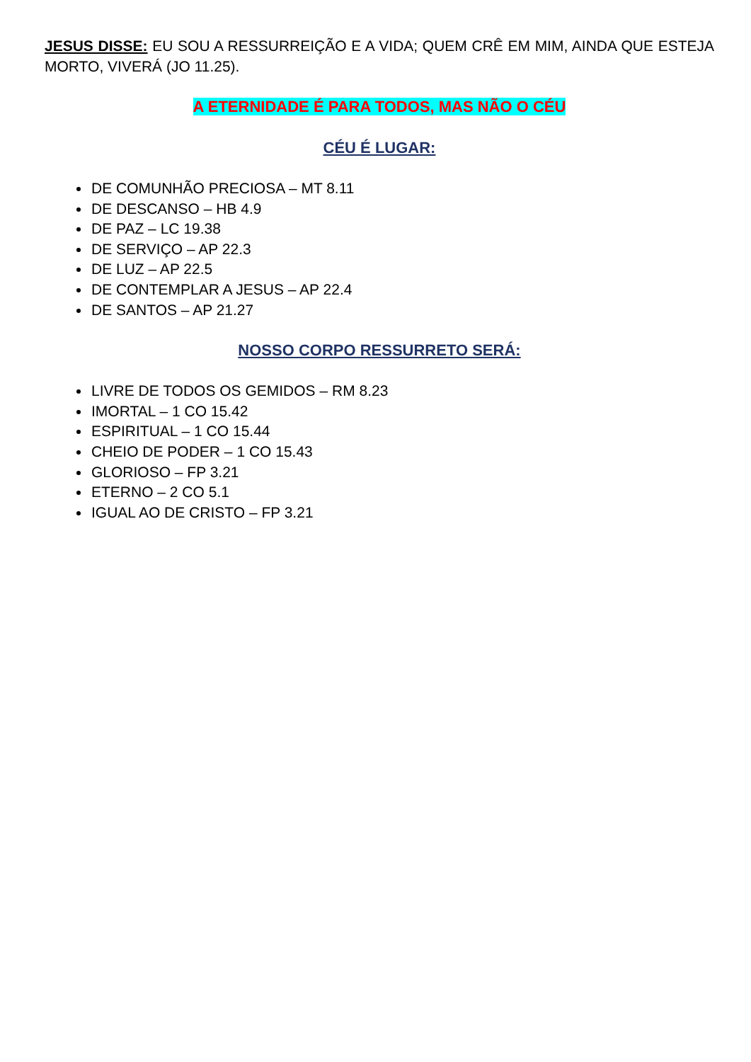JESUS DISSE: EU SOU A RESSURREIÇÃO E A VIDA; QUEM CRÊ EM MIM, AINDA QUE ESTEJA MORTO, VIVERÁ (JO 11.25).
A ETERNIDADE É PARA TODOS, MAS NÃO O CÉU
CÉU É LUGAR:
DE COMUNHÃO PRECIOSA – MT 8.11
DE DESCANSO – HB 4.9
DE PAZ – LC 19.38
DE SERVIÇO – AP 22.3
DE LUZ – AP 22.5
DE CONTEMPLAR A JESUS – AP 22.4
DE SANTOS – AP 21.27
NOSSO CORPO RESSURRETO SERÁ:
LIVRE DE TODOS OS GEMIDOS – RM 8.23
IMORTAL – 1 CO 15.42
ESPIRITUAL – 1 CO 15.44
CHEIO DE PODER – 1 CO 15.43
GLORIOSO – FP 3.21
ETERNO – 2 CO 5.1
IGUAL AO DE CRISTO – FP 3.21